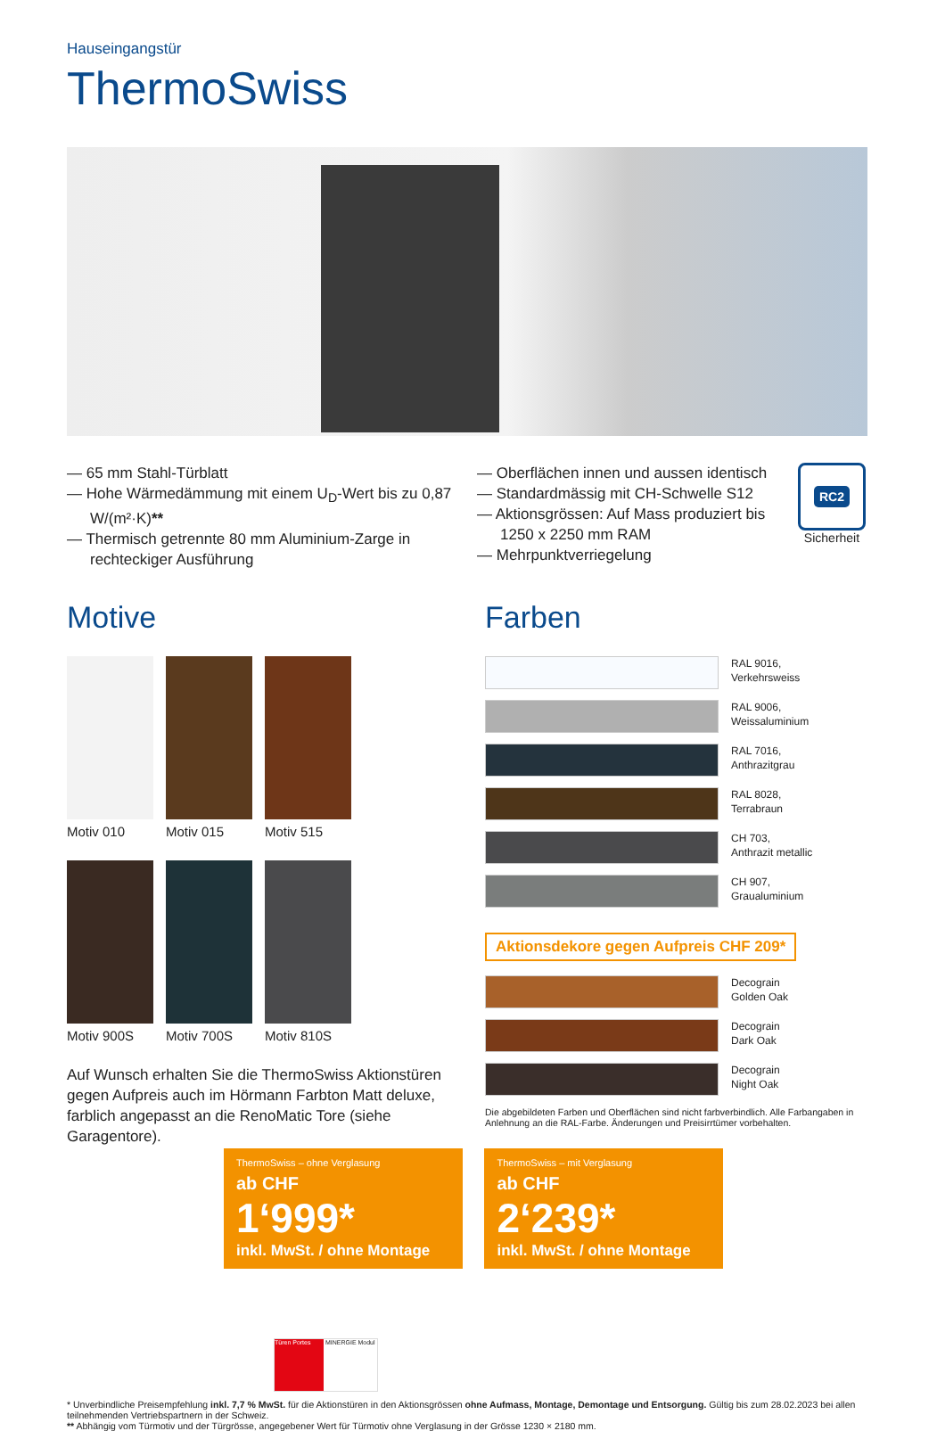Hauseingangstür
ThermoSwiss
— 65 mm Stahl-Türblatt
— Hohe Wärmedämmung mit einem U<sub>D</sub>-Wert bis zu 0,87 W/(m²·K)**
— Thermisch getrennte 80 mm Aluminium-Zarge in rechteckiger Ausführung
— Oberflächen innen und aussen identisch
— Standardmässig mit CH-Schwelle S12
— Aktionsgrössen: Auf Mass produziert bis 1250 x 2250 mm RAM
— Mehrpunktverriegelung
RC2
Sicherheit
Motive
Motiv 010 Motiv 015 Motiv 515
Motiv 900S Motiv 700S Motiv 810S
Auf Wunsch erhalten Sie die ThermoSwiss Aktionstüren gegen Aufpreis auch im Hörmann Farbton Matt deluxe, farblich angepasst an die RenoMatic Tore (siehe Garagentore).
Farben
RAL 9016,
Verkehrsweiss
RAL 9006,
Weissaluminium
RAL 7016,
Anthrazitgrau
RAL 8028,
Terrabraun
CH 703,
Anthrazit metallic
CH 907,
Graualuminium
Aktionsdekore gegen Aufpreis CHF 209*
Decograin
Golden Oak
Decograin
Dark Oak
Decograin
Night Oak
Die abgebildeten Farben und Oberflächen sind nicht farbverbindlich. Alle Farbangaben in Anlehnung an die RAL-Farbe. Änderungen und Preisirrtümer vorbehalten.
ThermoSwiss – ohne Verglasung
ab CHF
1‘999*
inkl. MwSt. / ohne Montage
ThermoSwiss – mit Verglasung
ab CHF
2‘239*
inkl. MwSt. / ohne Montage
Türen Portes MINERGIE Modul
* Unverbindliche Preisempfehlung inkl. 7,7 % MwSt. für die Aktionstüren in den Aktionsgrössen ohne Aufmass, Montage, Demontage und Entsorgung. Gültig bis zum 28.02.2023 bei allen teilnehmenden Vertriebspartnern in der Schweiz.
** Abhängig vom Türmotiv und der Türgrösse, angegebener Wert für Türmotiv ohne Verglasung in der Grösse 1230 × 2180 mm.